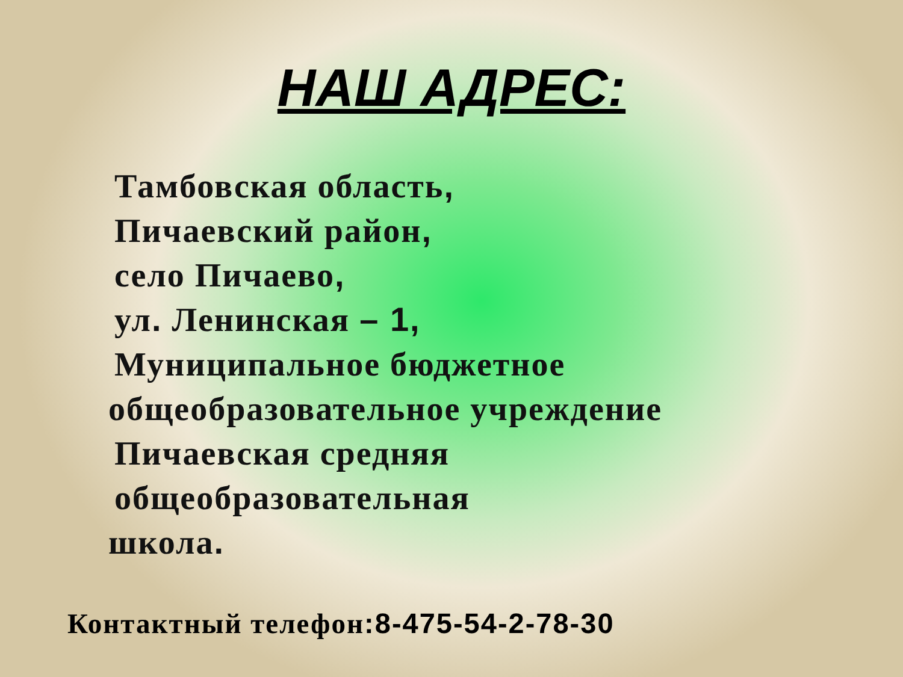НАШ АДРЕС:
Тамбовская область,
Пичаевский район,
село Пичаево,
ул. Ленинская – 1,
Муниципальное бюджетное
общеобразовательное учреждение
Пичаевская средняя общеобразовательная
школа.
Контактный телефон:8-475-54-2-78-30